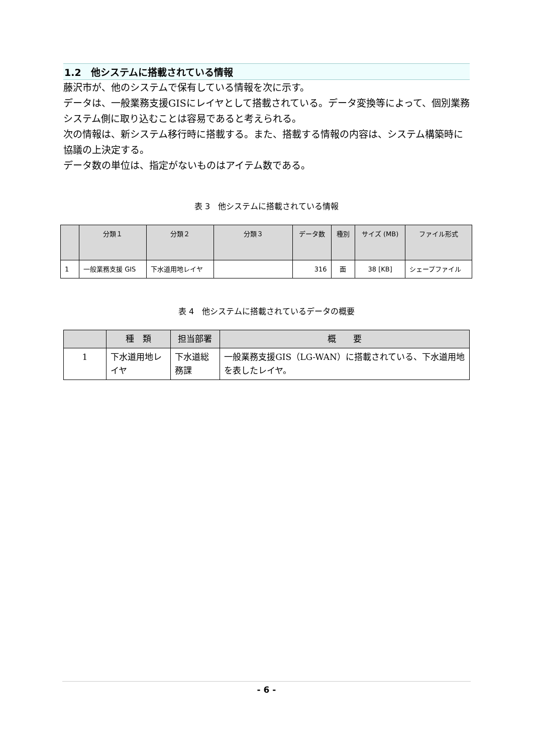1.2　他システムに搭載されている情報
藤沢市が、他のシステムで保有している情報を次に示す。
データは、一般業務支援GISにレイヤとして搭載されている。データ変換等によって、個別業務システム側に取り込むことは容易であると考えられる。
次の情報は、新システム移行時に搭載する。また、搭載する情報の内容は、システム構築時に協議の上決定する。
データ数の単位は、指定がないものはアイテム数である。
表 3　他システムに搭載されている情報
| | 分類１ | 分類２ | 分類３ | データ数 | 種別 | サイズ (MB) | ファイル形式 |
| --- | --- | --- | --- | --- | --- | --- | --- |
| 1 | 一般業務支援 GIS | 下水道用地レイヤ | | 316 | 面 | 38 [KB] | シェープファイル |
表 4　他システムに搭載されているデータの概要
| | 種 類 | 担当部署 | 概 要 |
| --- | --- | --- | --- |
| 1 | 下水道用地レイヤ | 下水道総務課 | 一般業務支援GIS（LG-WAN）に搭載されている、下水道用地を表したレイヤ。 |
- 6 -